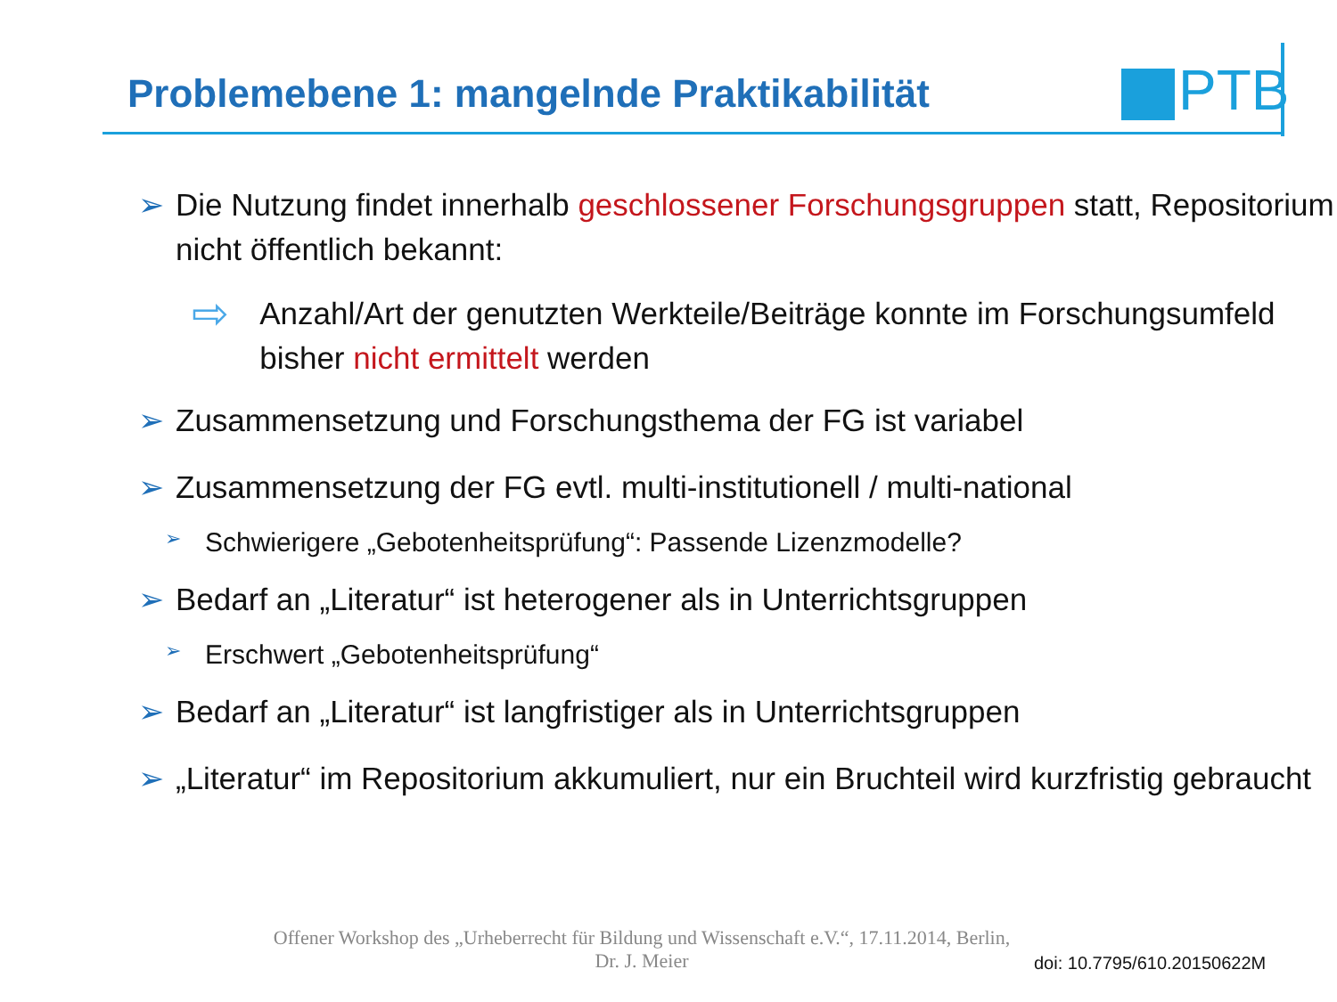Problemebene 1: mangelnde Praktikabilität
PTB
➢ Die Nutzung findet innerhalb geschlossener Forschungsgruppen statt, Repositorium nicht öffentlich bekannt:
⇨
Anzahl/Art der genutzten Werkteile/Beiträge konnte im Forschungsumfeld bisher nicht ermittelt werden
➢ Zusammensetzung und Forschungsthema der FG ist variabel
➢ Zusammensetzung der FG evtl. multi-institutionell / multi-national
➢
Schwierigere „Gebotenheitsprüfung“: Passende Lizenzmodelle?
➢ Bedarf an „Literatur“ ist heterogener als in Unterrichtsgruppen
➢
Erschwert „Gebotenheitsprüfung“
➢ Bedarf an „Literatur“ ist langfristiger als in Unterrichtsgruppen
➢ „Literatur“ im Repositorium akkumuliert, nur ein Bruchteil wird kurzfristig gebraucht
Offener Workshop des „Urheberrecht für Bildung und Wissenschaft e.V.“, 17.11.2014, Berlin,
Dr. J. Meier
doi: 10.7795/610.20150622M